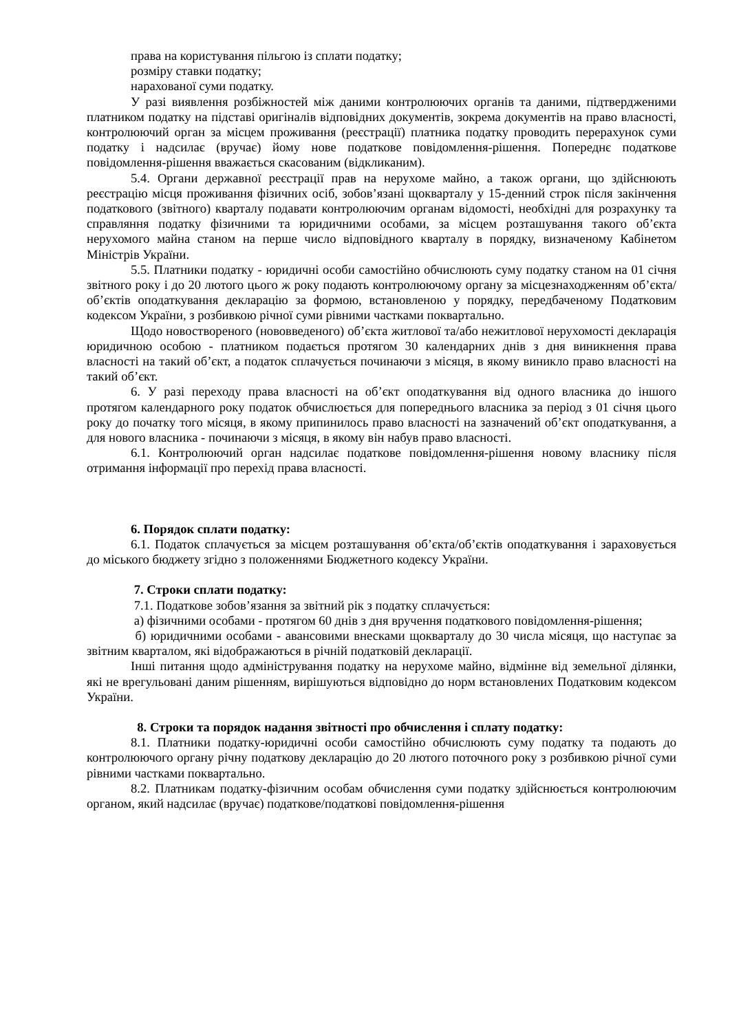права на користування пільгою із сплати податку;
розміру ставки податку;
нарахованої суми податку.
У разі виявлення розбіжностей між даними контролюючих органів та даними, підтвердженими платником податку на підставі оригіналів відповідних документів, зокрема документів на право власності, контролюючий орган за місцем проживання (реєстрації) платника податку проводить перерахунок суми податку і надсилає (вручає) йому нове податкове повідомлення-рішення. Попереднє податкове повідомлення-рішення вважається скасованим (відкликаним).
5.4. Органи державної реєстрації прав на нерухоме майно, а також органи, що здійснюють реєстрацію місця проживання фізичних осіб, зобов’язані щокварталу у 15-денний строк після закінчення податкового (звітного) кварталу подавати контролюючим органам відомості, необхідні для розрахунку та справляння податку фізичними та юридичними особами, за місцем розташування такого об’єкта нерухомого майна станом на перше число відповідного кварталу в порядку, визначеному Кабінетом Міністрів України.
5.5. Платники податку - юридичні особи самостійно обчислюють суму податку станом на 01 січня звітного року і до 20 лютого цього ж року подають контролюючому органу за місцезнаходженням об’єкта/об’єктів оподаткування декларацію за формою, встановленою у порядку, передбаченому Податковим кодексом України, з розбивкою річної суми рівними частками поквартально.
Щодо новоствореного (нововведеного) об’єкта житлової та/або нежитлової нерухомості декларація юридичною особою - платником подається протягом 30 календарних днів з дня виникнення права власності на такий об’єкт, а податок сплачується починаючи з місяця, в якому виникло право власності на такий об’єкт.
6. У разі переходу права власності на об’єкт оподаткування від одного власника до іншого протягом календарного року податок обчислюється для попереднього власника за період з 01 січня цього року до початку того місяця, в якому припинилось право власності на зазначений об’єкт оподаткування, а для нового власника - починаючи з місяця, в якому він набув право власності.
6.1. Контролюючий орган надсилає податкове повідомлення-рішення новому власнику після отримання інформації про перехід права власності.
6. Порядок сплати податку:
6.1. Податок сплачується за місцем розташування об’єкта/об’єктів оподаткування і зараховується до міського бюджету згідно з положеннями Бюджетного кодексу України.
7. Строки сплати податку:
7.1. Податкове зобов’язання за звітний рік з податку сплачується:
а) фізичними особами - протягом 60 днів з дня вручення податкового повідомлення-рішення;
б) юридичними особами - авансовими внесками щокварталу до 30 числа місяця, що наступає за звітним кварталом, які відображаються в річній податковій декларації.
Інші питання щодо адміністрування податку на нерухоме майно, відмінне від земельної ділянки, які не врегульовані даним рішенням, вирішуються відповідно до норм встановлених Податковим кодексом України.
8. Строки та порядок надання звітності про обчислення і сплату податку:
8.1. Платники податку-юридичні особи самостійно обчислюють суму податку та подають до контролюючого органу річну податкову декларацію до 20 лютого поточного року з розбивкою річної суми рівними частками поквартально.
8.2. Платникам податку-фізичним особам обчислення суми податку здійснюється контролюючим органом, який надсилає (вручає) податкове/податкові повідомлення-рішення